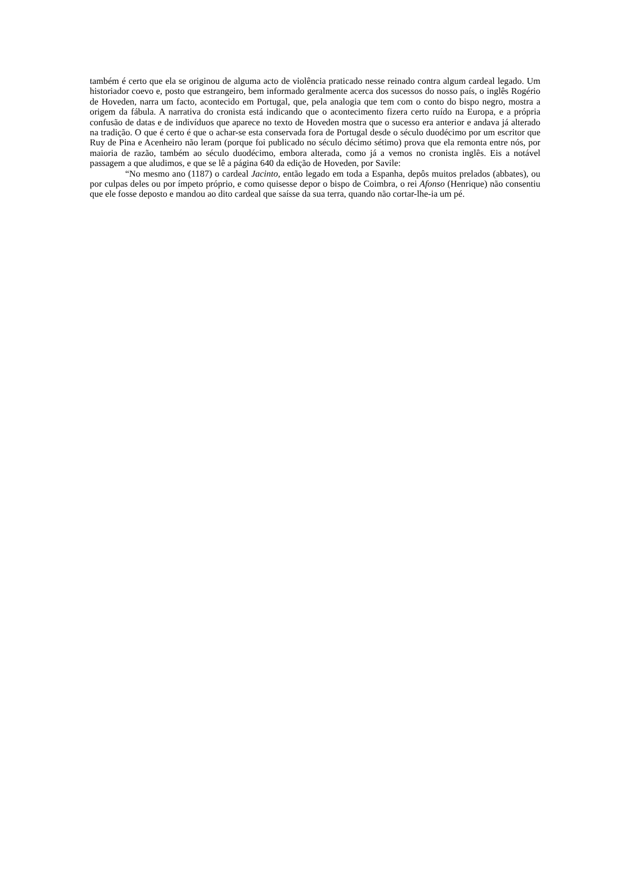também é certo que ela se originou de alguma acto de violência praticado nesse reinado contra algum cardeal legado. Um historiador coevo e, posto que estrangeiro, bem informado geralmente acerca dos sucessos do nosso país, o inglês Rogério de Hoveden, narra um facto, acontecido em Portugal, que, pela analogia que tem com o conto do bispo negro, mostra a origem da fábula. A narrativa do cronista está indicando que o acontecimento fizera certo ruído na Europa, e a própria confusão de datas e de indivíduos que aparece no texto de Hoveden mostra que o sucesso era anterior e andava já alterado na tradição. O que é certo é que o achar-se esta conservada fora de Portugal desde o século duodécimo por um escritor que Ruy de Pina e Acenheiro não leram (porque foi publicado no século décimo sétimo) prova que ela remonta entre nós, por maioria de razão, também ao século duodécimo, embora alterada, como já a vemos no cronista inglês. Eis a notável passagem a que aludimos, e que se lê a página 640 da edição de Hoveden, por Savile:
“No mesmo ano (1187) o cardeal Jacinto, então legado em toda a Espanha, depôs muitos prelados (abbates), ou por culpas deles ou por ímpeto próprio, e como quisesse depor o bispo de Coimbra, o rei Afonso (Henrique) não consentiu que ele fosse deposto e mandou ao dito cardeal que saísse da sua terra, quando não cortar-lhe-ia um pé.